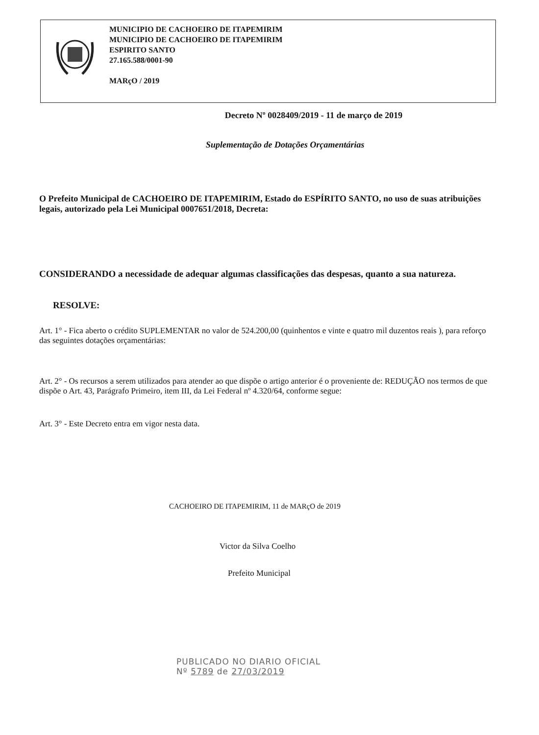MUNICIPIO DE CACHOEIRO DE ITAPEMIRIM
MUNICIPIO DE CACHOEIRO DE ITAPEMIRIM
ESPIRITO SANTO
27.165.588/0001-90
MARçO / 2019
Decreto Nº 0028409/2019 - 11 de março de 2019
Suplementação de Dotações Orçamentárias
O Prefeito Municipal de CACHOEIRO DE ITAPEMIRIM, Estado do ESPÍRITO SANTO, no uso de suas atribuições legais, autorizado pela Lei Municipal 0007651/2018, Decreta:
CONSIDERANDO a necessidade de adequar algumas classificações das despesas, quanto a sua natureza.
RESOLVE:
Art. 1° - Fica aberto o crédito SUPLEMENTAR no valor de 524.200,00 (quinhentos e vinte e quatro mil duzentos reais ), para reforço das seguintes dotações orçamentárias:
Art. 2° - Os recursos a serem utilizados para atender ao que dispõe o artigo anterior é o proveniente de: REDUÇÃO nos termos de que dispõe o Art. 43, Parágrafo Primeiro, item III, da Lei Federal nº 4.320/64, conforme segue:
Art. 3° - Este Decreto entra em vigor nesta data.
CACHOEIRO DE ITAPEMIRIM, 11 de MARçO de 2019
Victor da Silva Coelho
Prefeito Municipal
PUBLICADO NO DIARIO OFICIAL
Nº 5789 de 27/03/2019